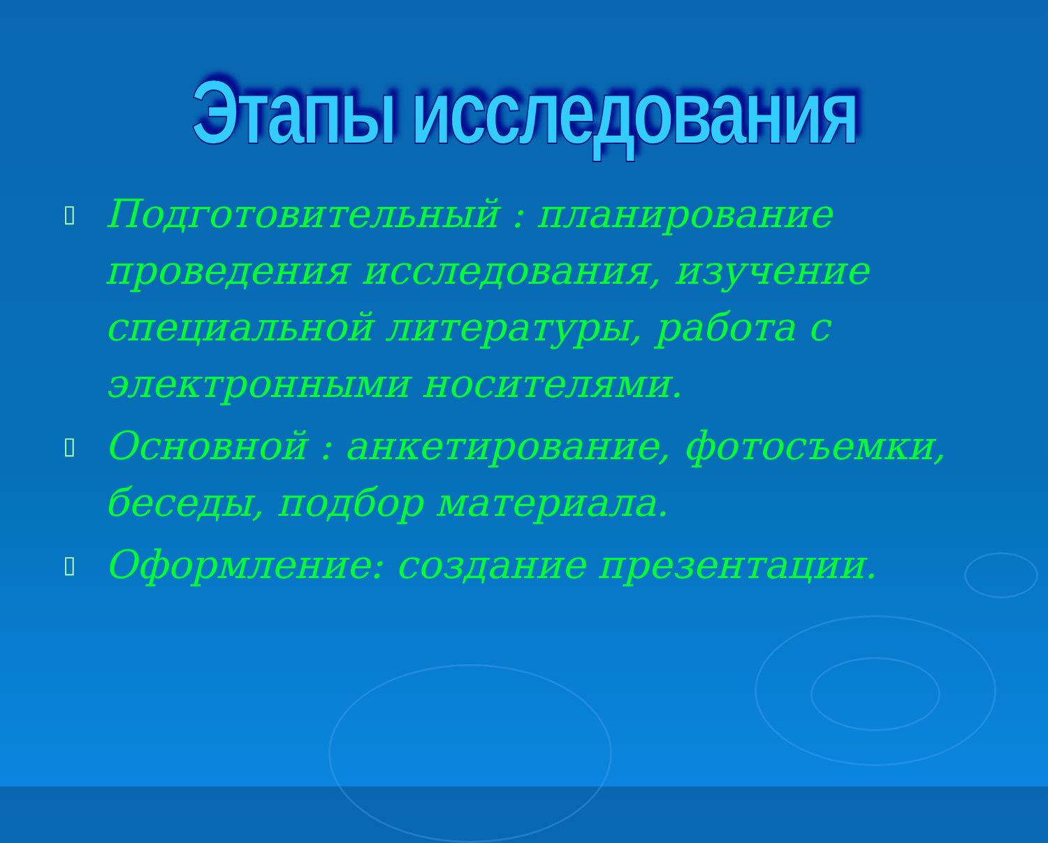Этапы исследования
▯ Подготовительный : планирование проведения исследования, изучение специальной литературы, работа с электронными носителями.
▯ Основной : анкетирование, фотосъемки, беседы, подбор материала.
▯ Оформление: создание презентации.